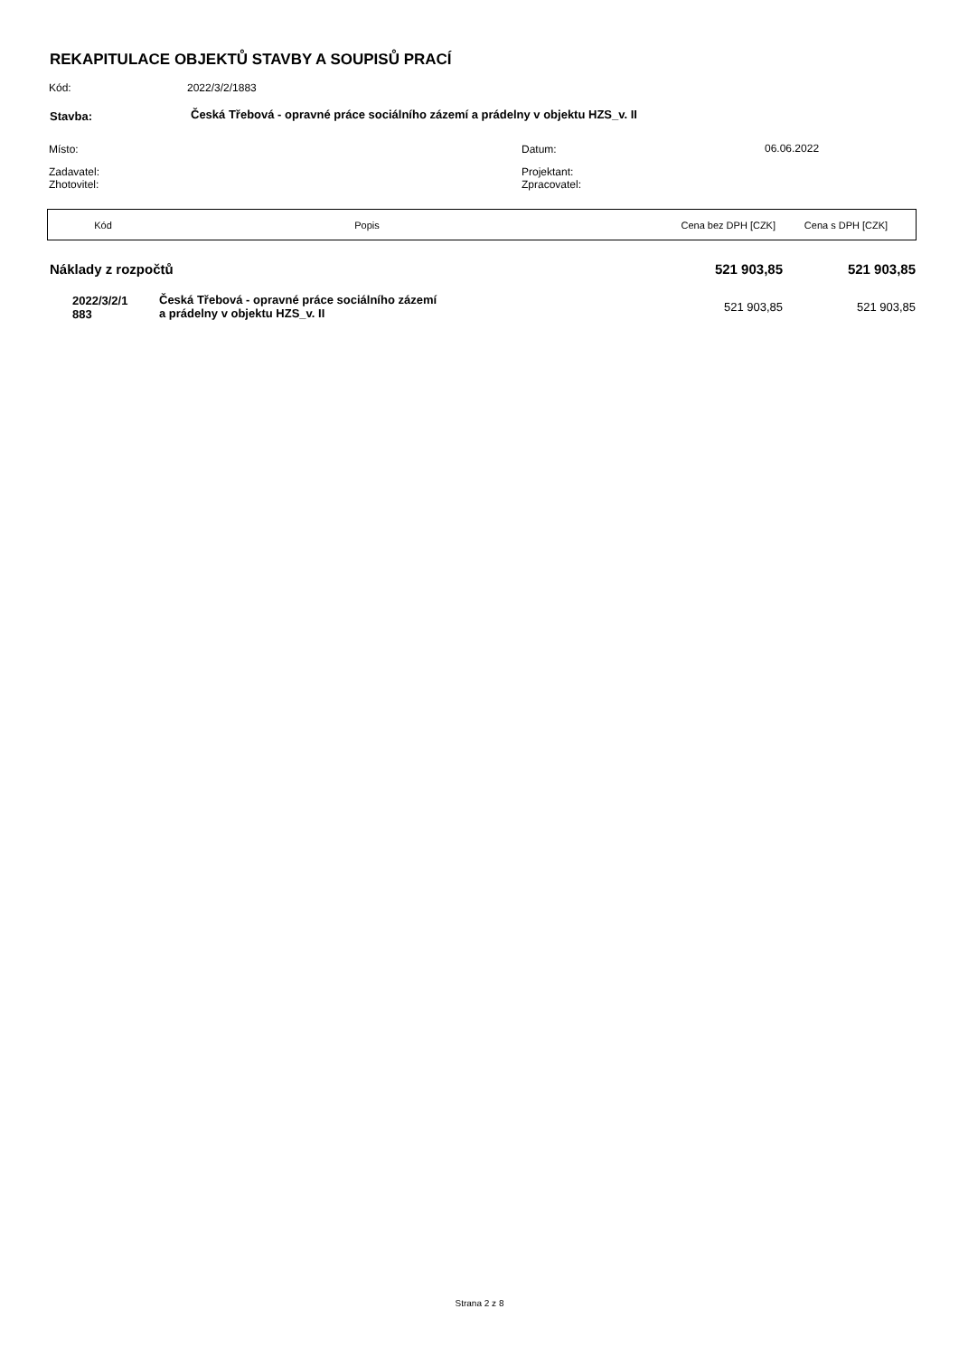REKAPITULACE OBJEKTŮ STAVBY A SOUPISŮ PRACÍ
Kód: 2022/3/2/1883
Stavba:
Česká Třebová - opravné práce sociálního zázemí a prádelny v objektu HZS_v. II
Místo: Datum: 06.06.2022
Zadavatel:
Zhotovitel:
Projektant:
Zpracovatel:
| Kód | Popis | Cena bez DPH [CZK] | Cena s DPH [CZK] |
| --- | --- | --- | --- |
| Náklady z rozpočtů | | 521 903,85 | 521 903,85 |
| 2022/3/2/1 883 | Česká Třebová - opravné práce sociálního zázemí a prádelny v objektu HZS_v. II | 521 903,85 | 521 903,85 |
Strana 2 z 8